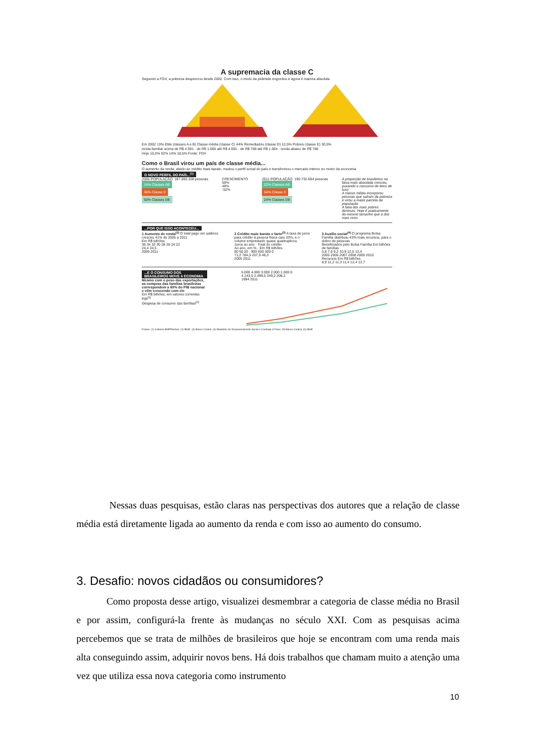A supremacia da classe C
Segundo a FGV, a pobreza despencou desde 2002. Com isso, o miolo da pirâmide engordou e agora é maioria absoluta
Em 2002 13% Elite (classes A e B) Classe média (classe C) 44% Remediados (classe D) 12,5% Pobres (classe E) 30,5%
renda familiar acima de R$ 4.591 · de R$ 1.065 até R$ 4.591 · de R$ 768 até R$ 1.064 · renda abaixo de R$ 768
Hoje 15,5% 52% 14% 18,5% Fonte: FGV
Como o Brasil virou um país de classe média...
O aumento da renda, aliado ao crédito mais barato, mudou o perfil social do país e transformou o mercado interno no motor da economia
O NOVO PERFIL DO PAÍS...<sup>(1)</sup>
2005 POPULAÇÃO: 187.060.108 pessoas
14% Classes AB
36% Classe C
50% Classes DE
CRESCIMENTO
58%
49%
-52%
2011 POPULAÇÃO: 190.732.694 pessoas
22% Classes AB
54% Classe C
24% Classes DE
A proporção de brasileiros na faixa mais abastada cresceu, puxando o consumo de itens de luxo
A classe média incorporou pessoas que saíram da pobreza e virou a maior parcela da população
A fatia dos mais pobres diminuiu. Hoje é praticamente do mesmo tamanho que a dos mais ricos
...POR QUE ISSO ACONTECEU...
1 Aumento de renda<sup>(2)</sup> O total pago em salários cresceu 41% de 2005 a 2011
Em R$ bilhões
36 34 32 30 28 26 24 22
24,4 34,5
2005 2011
2 Crédito mais barato e farto<sup>(3)</sup> A taxa de juros para crédito à pessoa física caiu 32%, e o volume emprestado quase quadruplicou
Juros ao ano · Total do crédito
Ao ano, em % · Em R$ bilhões
80 50 20 · 900 600 300 0
71,2 784,5 207,9 48,3
2005 2011
3 Auxílio social<sup>(4)</sup> O programa Bolsa Família distribuiu 43% mais recursos, para o dobro de pessoas
Beneficiados pelo Bolsa Família Em bilhões de famílias
5,8 7,6 9,2 10,9 12,5 13,4
2005 2006 2007 2008 2009 2010
Recursos Em R$ bilhões
8,9 11,2 11,3 11,4 12,4 12,7
...E O CONSUMO DOS BRASILEIROS MOVE A ECONOMIA
Mesmo com o peso das exportações, as compras das famílias brasileiras correspondem a 60% do PIB nacional e vêm crescendo com ele
Em R$ bilhões, em valores correntes
PIB<sup>(5)</sup>
Despesa de consumo das famílias<sup>(6)</sup>
5.000 4.000 3.000 2.000 1.000 0
4.143,0 2.499,5 349,2 208,2
1994 2011
Fontes: (1) Cetelem BNP/Paribas. (2) IBGE. (3) Banco Central. (4) Ministério do Desenvolvimento Social e Combate à Fome. (5) Banco Central. (6) IBGE
Nessas duas pesquisas, estão claras nas perspectivas dos autores que a relação de classe média está diretamente ligada ao aumento da renda e com isso ao aumento do consumo.
3. Desafio: novos cidadãos ou consumidores?
Como proposta desse artigo, visualizei desmembrar a categoria de classe média no Brasil e por assim, configurá-la frente às mudanças no século XXI. Com as pesquisas acima percebemos que se trata de milhões de brasileiros que hoje se encontram com uma renda mais alta conseguindo assim, adquirir novos bens. Há dois trabalhos que chamam muito a atenção uma vez que utiliza essa nova categoria como instrumento
10